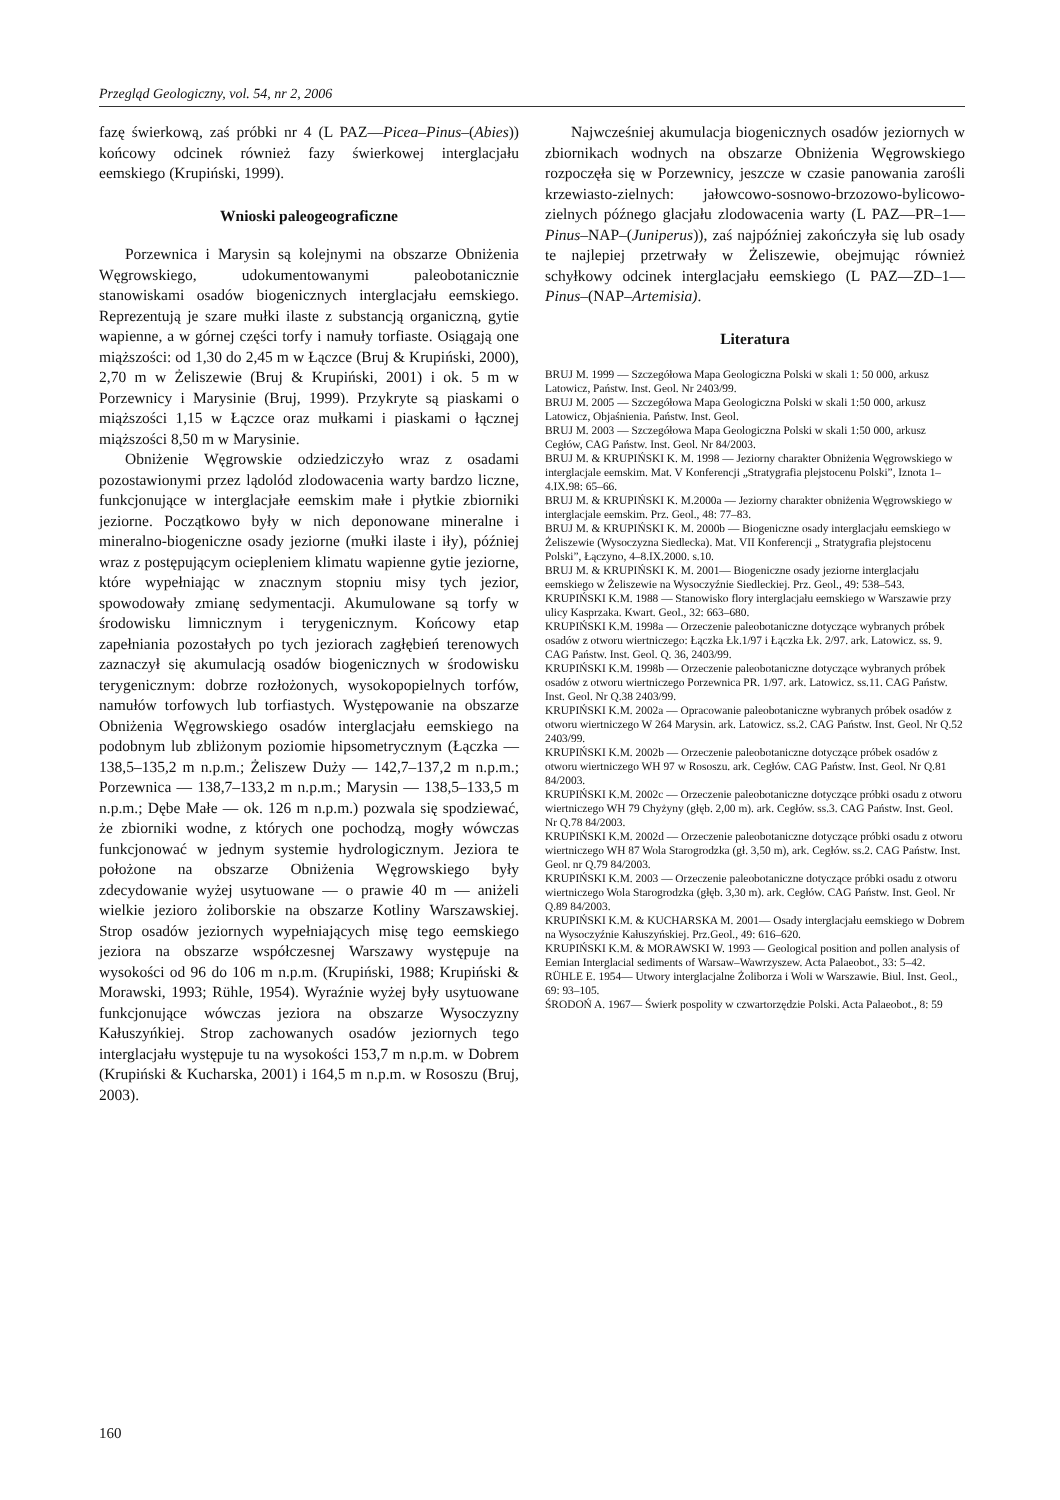Przegląd Geologiczny, vol. 54, nr 2, 2006
fazę świerkową, zaś próbki nr 4 (L PAZ—Picea–Pinus–(Abies)) końcowy odcinek również fazy świerkowej interglacjału eemskiego (Krupiński, 1999).
Wnioski paleogeograficzne
Porzewnica i Marysin są kolejnymi na obszarze Obniżenia Węgrowskiego, udokumentowanymi paleobotanicznie stanowiskami osadów biogenicznych interglacjału eemskiego. Reprezentują je szare mułki ilaste z substancją organiczną, gytie wapienne, a w górnej części torfy i namuły torfiaste. Osiągają one miąższości: od 1,30 do 2,45 m w Łączce (Bruj & Krupiński, 2000), 2,70 m w Żeliszewie (Bruj & Krupiński, 2001) i ok. 5 m w Porzewnicy i Marysinie (Bruj, 1999). Przykryte są piaskami o miąższości 1,15 w Łączce oraz mułkami i piaskami o łącznej miąższości 8,50 m w Marysinie.
Obniżenie Węgrowskie odziedziczyło wraz z osadami pozostawionymi przez lądolód zlodowacenia warty bardzo liczne, funkcjonujące w interglacjałe eemskim małe i płytkie zbiorniki jeziorne. Początkowo były w nich deponowane mineralne i mineralno-biogeniczne osady jeziorne (mułki ilaste i iły), później wraz z postępującym ociepleniem klimatu wapienne gytie jeziorne, które wypełniając w znacznym stopniu misy tych jezior, spowodowały zmianę sedymentacji. Akumulowane są torfy w środowisku limnicznym i terygenicznym. Końcowy etap zapełniania pozostałych po tych jeziorach zagłębień terenowych zaznaczył się akumulacją osadów biogenicznych w środowisku terygenicznym: dobrze rozłożonych, wysokopopielnych torfów, namułów torfowych lub torfiastych. Występowanie na obszarze Obniżenia Węgrowskiego osadów interglacjału eemskiego na podobnym lub zbliżonym poziomie hipsometrycznym (Łączka — 138,5–135,2 m n.p.m.; Żeliszew Duży — 142,7–137,2 m n.p.m.; Porzewnica — 138,7–133,2 m n.p.m.; Marysin — 138,5–133,5 m n.p.m.; Dębe Małe — ok. 126 m n.p.m.) pozwala się spodziewać, że zbiorniki wodne, z których one pochodzą, mogły wówczas funkcjonować w jednym systemie hydrologicznym. Jeziora te położone na obszarze Obniżenia Węgrowskiego były zdecydowanie wyżej usytuowane — o prawie 40 m — aniżeli wielkie jezioro żoliborskie na obszarze Kotliny Warszawskiej. Strop osadów jeziornych wypełniających misę tego eemskiego jeziora na obszarze współczesnej Warszawy występuje na wysokości od 96 do 106 m n.p.m. (Krupiński, 1988; Krupiński & Morawski, 1993; Rühle, 1954). Wyraźnie wyżej były usytuowane funkcjonujące wówczas jeziora na obszarze Wysoczyzny Kałuszyńkiej. Strop zachowanych osadów jeziornych tego interglacjału występuje tu na wysokości 153,7 m n.p.m. w Dobrem (Krupiński & Kucharska, 2001) i 164,5 m n.p.m. w Rososzu (Bruj, 2003).
Najwcześniej akumulacja biogenicznych osadów jeziornych w zbiornikach wodnych na obszarze Obniżenia Węgrowskiego rozpoczęła się w Porzewnicy, jeszcze w czasie panowania zarośli krzewiasto-zielnych: jałowcowo-sosnowo-brzozowo-bylicowo-zielnych późnego glacjału zlodowacenia warty (L PAZ—PR–1—Pinus–NAP–(Juniperus)), zaś najpóźniej zakończyła się lub osady te najlepiej przetrwały w Żeliszewie, obejmując również schyłkowy odcinek interglacjału eemskiego (L PAZ—ZD–1—Pinus–(NAP–Artemisia).
Literatura
BRUJ M. 1999 — Szczegółowa Mapa Geologiczna Polski w skali 1: 50 000, arkusz Latowicz, Państw. Inst. Geol. Nr 2403/99.
BRUJ M. 2005 — Szczegółowa Mapa Geologiczna Polski w skali 1:50 000, arkusz Latowicz, Objaśnienia. Państw. Inst. Geol.
BRUJ M. 2003 — Szczegółowa Mapa Geologiczna Polski w skali 1:50 000, arkusz Cegłów, CAG Państw. Inst. Geol. Nr 84/2003.
BRUJ M. & KRUPIŃSKI K. M. 1998 — Jeziorny charakter Obniżenia Węgrowskiego w interglacjale eemskim. Mat. V Konferencji „Stratygrafia plejstocenu Polski”, Iznota 1–4.IX.98: 65–66.
BRUJ M. & KRUPIŃSKI K. M.2000a — Jeziorny charakter obniżenia Węgrowskiego w interglacjale eemskim. Prz. Geol., 48: 77–83.
BRUJ M. & KRUPIŃSKI K. M. 2000b — Biogeniczne osady interglacjału eemskiego w Żeliszewie (Wysoczyzna Siedlecka). Mat. VII Konferencji „ Stratygrafia plejstocenu Polski”, Łączyno, 4–8.IX.2000. s.10.
BRUJ M. & KRUPIŃSKI K. M. 2001— Biogeniczne osady jeziorne interglacjału eemskiego w Żeliszewie na Wysoczyźnie Siedleckiej. Prz. Geol., 49: 538–543.
KRUPIŃSKI K.M. 1988 — Stanowisko flory interglacjału eemskiego w Warszawie przy ulicy Kasprzaka. Kwart. Geol., 32: 663–680.
KRUPIŃSKI K.M. 1998a — Orzeczenie paleobotaniczne dotyczące wybranych próbek osadów z otworu wiertniczego: Łączka Łk.1/97 i Łączka Łk. 2/97. ark. Latowicz. ss. 9. CAG Państw. Inst. Geol. Q. 36, 2403/99.
KRUPIŃSKI K.M. 1998b — Orzeczenie paleobotaniczne dotyczące wybranych próbek osadów z otworu wiertniczego Porzewnica PR. 1/97. ark. Latowicz. ss.11. CAG Państw. Inst. Geol. Nr Q.38 2403/99.
KRUPIŃSKI K.M. 2002a — Opracowanie paleobotaniczne wybranych próbek osadów z otworu wiertniczego W 264 Marysin. ark. Latowicz. ss.2. CAG Państw. Inst. Geol. Nr Q.52 2403/99.
KRUPIŃSKI K.M. 2002b — Orzeczenie paleobotaniczne dotyczące próbek osadów z otworu wiertniczego WH 97 w Rososzu. ark. Cegłów. CAG Państw. Inst. Geol. Nr Q.81 84/2003.
KRUPIŃSKI K.M. 2002c — Orzeczenie paleobotaniczne dotyczące próbki osadu z otworu wiertniczego WH 79 Chyżyny (głęb. 2,00 m). ark. Cegłów. ss.3. CAG Państw. Inst. Geol. Nr Q.78 84/2003.
KRUPIŃSKI K.M. 2002d — Orzeczenie paleobotaniczne dotyczące próbki osadu z otworu wiertniczego WH 87 Wola Starogrodzka (gł. 3,50 m), ark. Cegłów. ss.2. CAG Państw. Inst. Geol. nr Q.79 84/2003.
KRUPIŃSKI K.M. 2003 — Orzeczenie paleobotaniczne dotyczące próbki osadu z otworu wiertniczego Wola Starogrodzka (głęb. 3,30 m). ark. Cegłów. CAG Państw. Inst. Geol. Nr Q.89 84/2003.
KRUPIŃSKI K.M. & KUCHARSKA M. 2001— Osady interglacjału eemskiego w Dobrem na Wysoczyźnie Kałuszyńskiej. Prz.Geol., 49: 616–620.
KRUPIŃSKI K.M. & MORAWSKI W. 1993 — Geological position and pollen analysis of Eemian Interglacial sediments of Warsaw–Wawrzyszew. Acta Palaeobot., 33: 5–42.
RÜHLE E. 1954— Utwory interglacjalne Żoliborza i Woli w Warszawie. Biul. Inst. Geol., 69: 93–105.
ŚRODOŃ A. 1967— Świerk pospolity w czwartorzędzie Polski. Acta Palaeobot., 8: 59
160